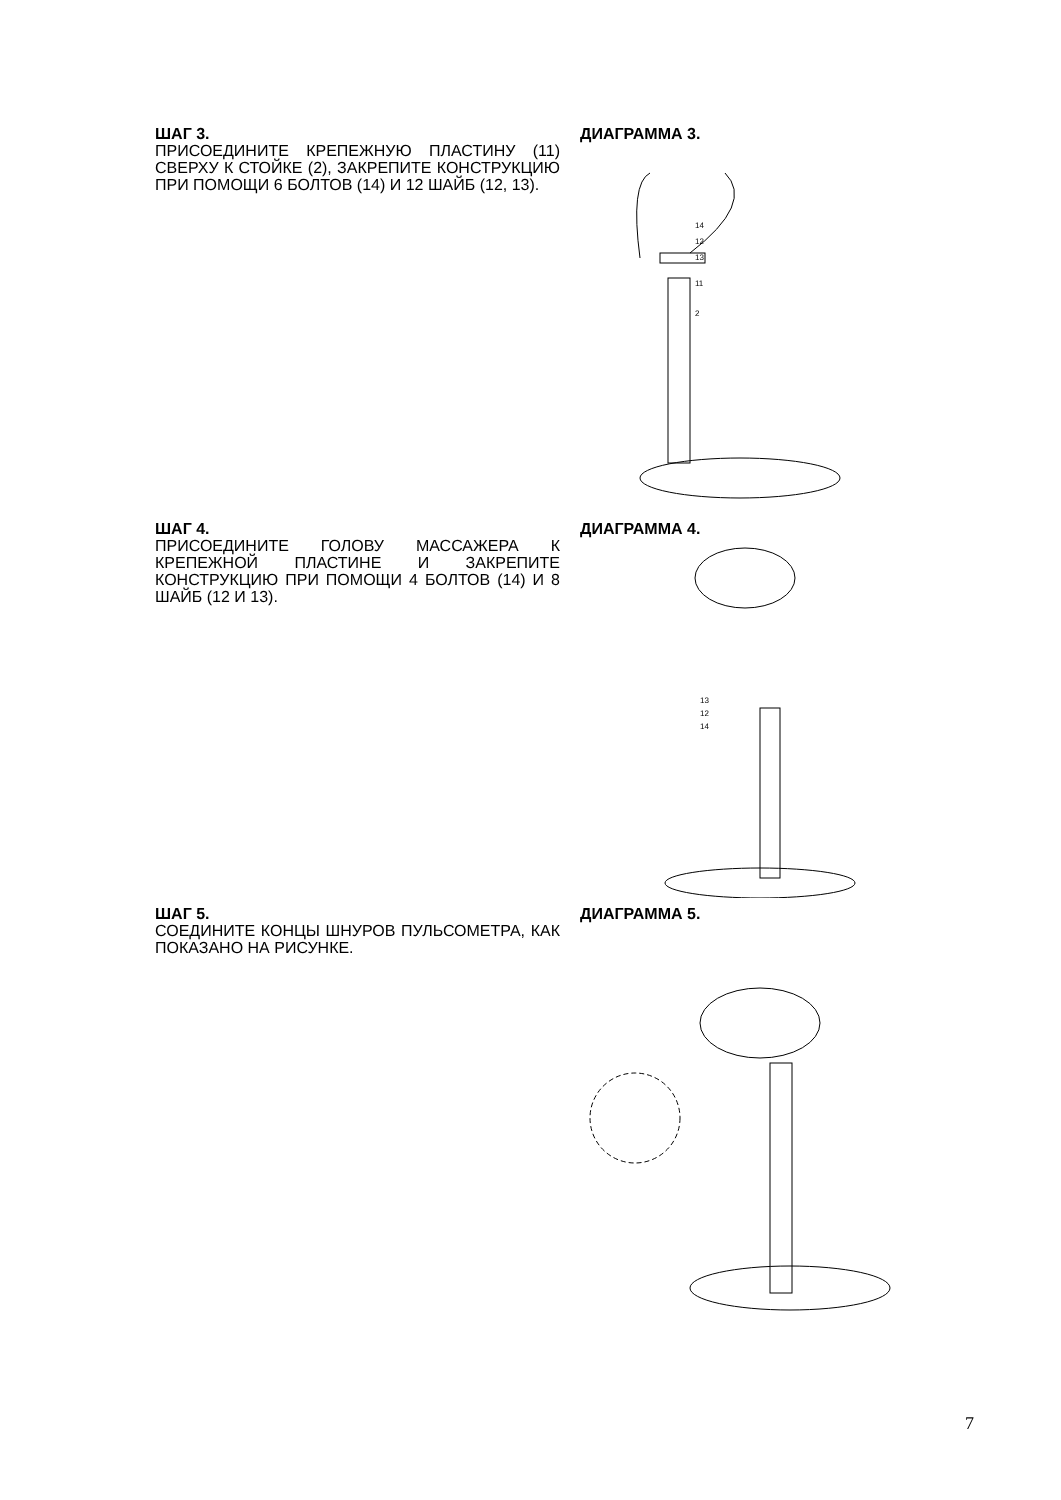ШАГ 3.
ПРИСОЕДИНИТЕ КРЕПЕЖНУЮ ПЛАСТИНУ (11) СВЕРХУ К СТОЙКЕ (2), ЗАКРЕПИТЕ КОНСТРУКЦИЮ ПРИ ПОМОЩИ 6 БОЛТОВ (14) И 12 ШАЙБ (12, 13).
ДИАГРАММА 3.
14
12
13
11
2
ШАГ 4.
ПРИСОЕДИНИТЕ ГОЛОВУ МАССАЖЕРА К КРЕПЕЖНОЙ ПЛАСТИНЕ И ЗАКРЕПИТЕ КОНСТРУКЦИЮ ПРИ ПОМОЩИ 4 БОЛТОВ (14) И 8 ШАЙБ (12 И 13).
ДИАГРАММА 4.
13
12
14
ШАГ 5.
СОЕДИНИТЕ КОНЦЫ ШНУРОВ ПУЛЬСОМЕТРА, КАК ПОКАЗАНО НА РИСУНКЕ.
ДИАГРАММА 5.
7